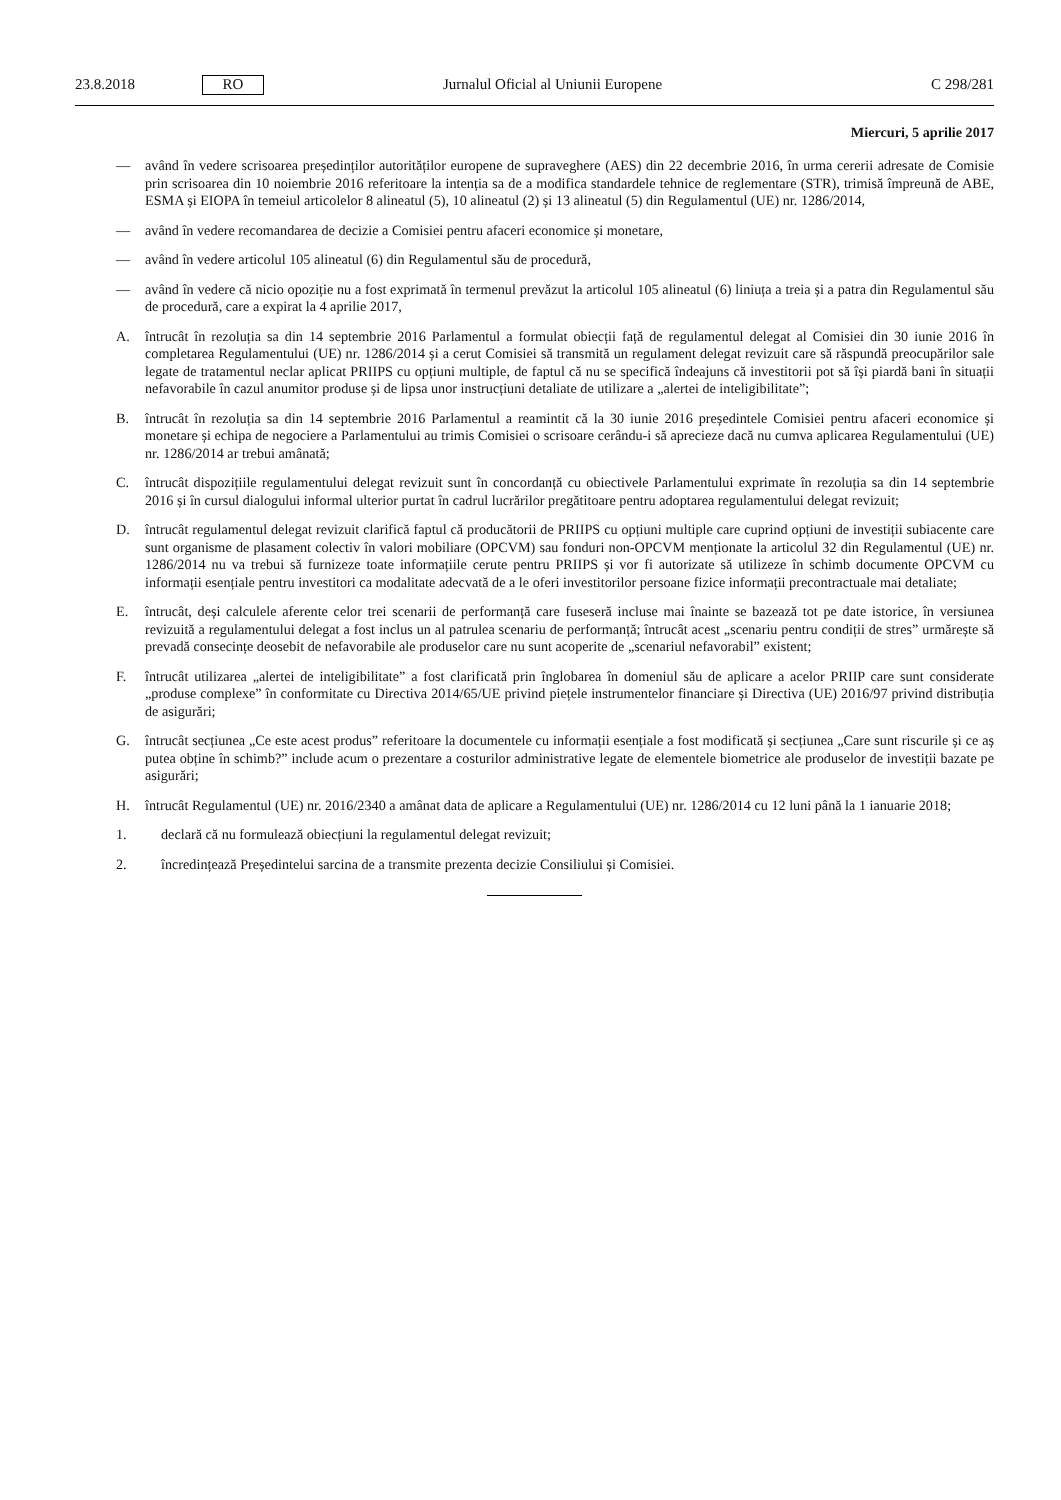23.8.2018 RO Jurnalul Oficial al Uniunii Europene C 298/281
Miercuri, 5 aprilie 2017
— având în vedere scrisoarea președinților autorităților europene de supraveghere (AES) din 22 decembrie 2016, în urma cererii adresate de Comisie prin scrisoarea din 10 noiembrie 2016 referitoare la intenția sa de a modifica standardele tehnice de reglementare (STR), trimisă împreună de ABE, ESMA și EIOPA în temeiul articolelor 8 alineatul (5), 10 alineatul (2) și 13 alineatul (5) din Regulamentul (UE) nr. 1286/2014,
— având în vedere recomandarea de decizie a Comisiei pentru afaceri economice și monetare,
— având în vedere articolul 105 alineatul (6) din Regulamentul său de procedură,
— având în vedere că nicio opoziție nu a fost exprimată în termenul prevăzut la articolul 105 alineatul (6) liniuța a treia și a patra din Regulamentul său de procedură, care a expirat la 4 aprilie 2017,
A. întrucât în rezoluția sa din 14 septembrie 2016 Parlamentul a formulat obiecții față de regulamentul delegat al Comisiei din 30 iunie 2016 în completarea Regulamentului (UE) nr. 1286/2014 și a cerut Comisiei să transmită un regulament delegat revizuit care să răspundă preocupărilor sale legate de tratamentul neclar aplicat PRIIPS cu opțiuni multiple, de faptul că nu se specifică îndeajuns că investitorii pot să își piardă bani în situații nefavorabile în cazul anumitor produse și de lipsa unor instrucțiuni detaliate de utilizare a „alertei de inteligibilitate”;
B. întrucât în rezoluția sa din 14 septembrie 2016 Parlamentul a reamintit că la 30 iunie 2016 președintele Comisiei pentru afaceri economice și monetare și echipa de negociere a Parlamentului au trimis Comisiei o scrisoare cerându-i să aprecieze dacă nu cumva aplicarea Regulamentului (UE) nr. 1286/2014 ar trebui amânată;
C. întrucât dispozițiile regulamentului delegat revizuit sunt în concordanță cu obiectivele Parlamentului exprimate în rezoluția sa din 14 septembrie 2016 și în cursul dialogului informal ulterior purtat în cadrul lucrărilor pregătitoare pentru adoptarea regulamentului delegat revizuit;
D. întrucât regulamentul delegat revizuit clarifică faptul că producătorii de PRIIPS cu opțiuni multiple care cuprind opțiuni de investiții subiacente care sunt organisme de plasament colectiv în valori mobiliare (OPCVM) sau fonduri non-OPCVM menționate la articolul 32 din Regulamentul (UE) nr. 1286/2014 nu va trebui să furnizeze toate informațiile cerute pentru PRIIPS și vor fi autorizate să utilizeze în schimb documente OPCVM cu informații esențiale pentru investitori ca modalitate adecvată de a le oferi investitorilor persoane fizice informații precontractuale mai detaliate;
E. întrucât, deși calculele aferente celor trei scenarii de performanță care fuseseră incluse mai înainte se bazează tot pe date istorice, în versiunea revizuită a regulamentului delegat a fost inclus un al patrulea scenariu de performanță; întrucât acest „scenariu pentru condiții de stres” urmărește să prevadă consecințe deosebit de nefavorabile ale produselor care nu sunt acoperite de „scenariul nefavorabil” existent;
F. întrucât utilizarea „alertei de inteligibilitate” a fost clarificată prin înglobarea în domeniul său de aplicare a acelor PRIIP care sunt considerate „produse complexe” în conformitate cu Directiva 2014/65/UE privind piețele instrumentelor financiare și Directiva (UE) 2016/97 privind distribuția de asigurări;
G. întrucât secțiunea „Ce este acest produs” referitoare la documentele cu informații esențiale a fost modificată și secțiunea „Care sunt riscurile și ce aș putea obține în schimb?” include acum o prezentare a costurilor administrative legate de elementele biometrice ale produselor de investiții bazate pe asigurări;
H. întrucât Regulamentul (UE) nr. 2016/2340 a amânat data de aplicare a Regulamentului (UE) nr. 1286/2014 cu 12 luni până la 1 ianuarie 2018;
1. declară că nu formulează obiecțiuni la regulamentul delegat revizuit;
2. încredințează Președintelui sarcina de a transmite prezenta decizie Consiliului și Comisiei.